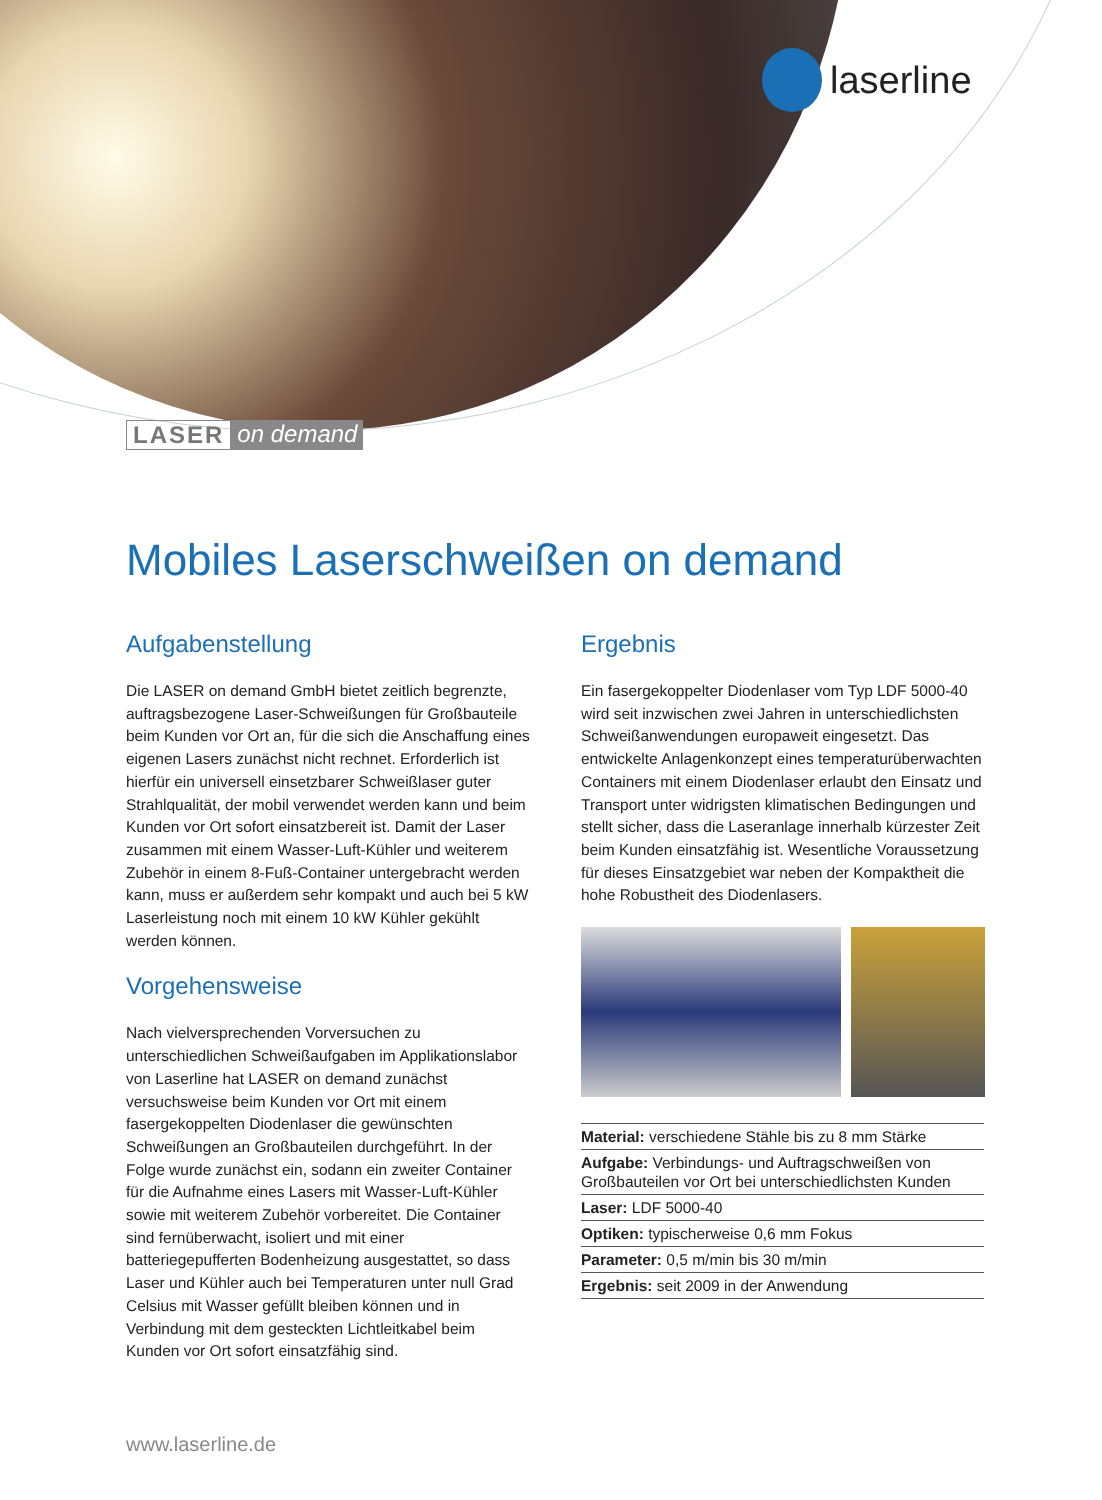laserline
LASER on demand
Mobiles Laserschweißen on demand
Aufgabenstellung
Die LASER on demand GmbH bietet zeitlich begrenzte, auftragsbezogene Laser-Schweißungen für Großbauteile beim Kunden vor Ort an, für die sich die Anschaffung eines eigenen Lasers zunächst nicht rechnet. Erforderlich ist hierfür ein universell einsetzbarer Schweißlaser guter Strahlqualität, der mobil verwendet werden kann und beim Kunden vor Ort sofort einsatzbereit ist. Damit der Laser zusammen mit einem Wasser-Luft-Kühler und weiterem Zubehör in einem 8-Fuß-Container untergebracht werden kann, muss er außerdem sehr kompakt und auch bei 5 kW Laserleistung noch mit einem 10 kW Kühler gekühlt werden können.
Vorgehensweise
Nach vielversprechenden Vorversuchen zu unterschiedlichen Schweißaufgaben im Applikationslabor von Laserline hat LASER on demand zunächst versuchsweise beim Kunden vor Ort mit einem fasergekoppelten Diodenlaser die gewünschten Schweißungen an Großbauteilen durchgeführt. In der Folge wurde zunächst ein, sodann ein zweiter Container für die Aufnahme eines Lasers mit Wasser-Luft-Kühler sowie mit weiterem Zubehör vorbereitet. Die Container sind fernüberwacht, isoliert und mit einer batteriegepufferten Bodenheizung ausgestattet, so dass Laser und Kühler auch bei Temperaturen unter null Grad Celsius mit Wasser gefüllt bleiben können und in Verbindung mit dem gesteckten Lichtleitkabel beim Kunden vor Ort sofort einsatzfähig sind.
Ergebnis
Ein fasergekoppelter Diodenlaser vom Typ LDF 5000-40 wird seit inzwischen zwei Jahren in unterschiedlichsten Schweißanwendungen europaweit eingesetzt. Das entwickelte Anlagenkonzept eines temperaturüberwachten Containers mit einem Diodenlaser erlaubt den Einsatz und Transport unter widrigsten klimatischen Bedingungen und stellt sicher, dass die Laseranlage innerhalb kürzester Zeit beim Kunden einsatzfähig ist. Wesentliche Voraussetzung für dieses Einsatzgebiet war neben der Kompaktheit die hohe Robustheit des Diodenlasers.
| Material: verschiedene Stähle bis zu 8 mm Stärke |
| Aufgabe: Verbindungs- und Auftragschweißen von Großbauteilen vor Ort bei unterschiedlichsten Kunden |
| Laser: LDF 5000-40 |
| Optiken: typischerweise 0,6 mm Fokus |
| Parameter: 0,5 m/min bis 30 m/min |
| Ergebnis: seit 2009 in der Anwendung |
www.laserline.de